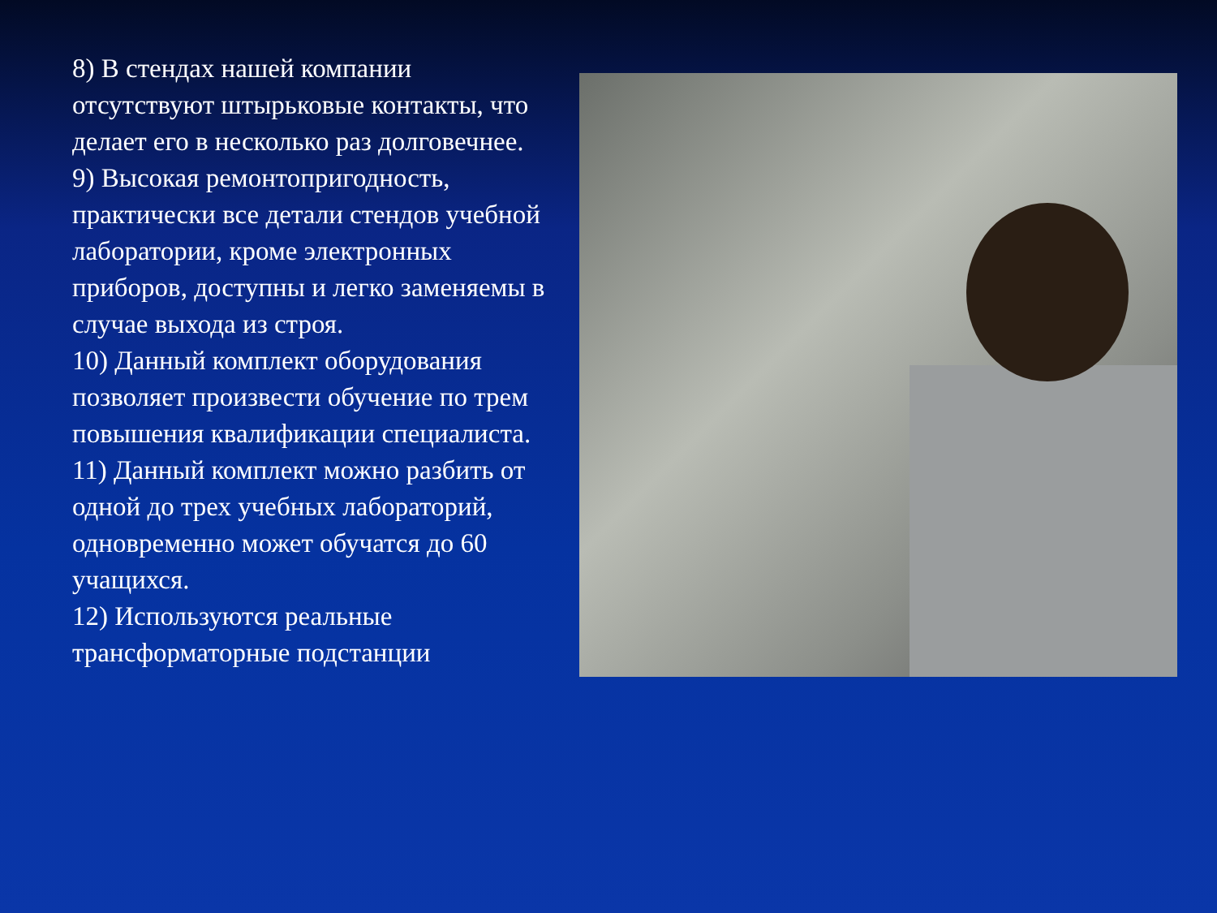8) В стендах нашей компании отсутствуют штырьковые контакты, что делает его в несколько раз долговечнее.
9) Высокая ремонтопригодность, практически все детали стендов учебной лаборатории, кроме электронных приборов, доступны и легко заменяемы в случае выхода из строя.
10) Данный комплект оборудования позволяет произвести обучение по трем повышения квалификации специалиста.
11) Данный комплект можно разбить от одной до трех учебных лабораторий, одновременно может обучатся до 60 учащихся.
12) Используются реальные трансформаторные подстанции